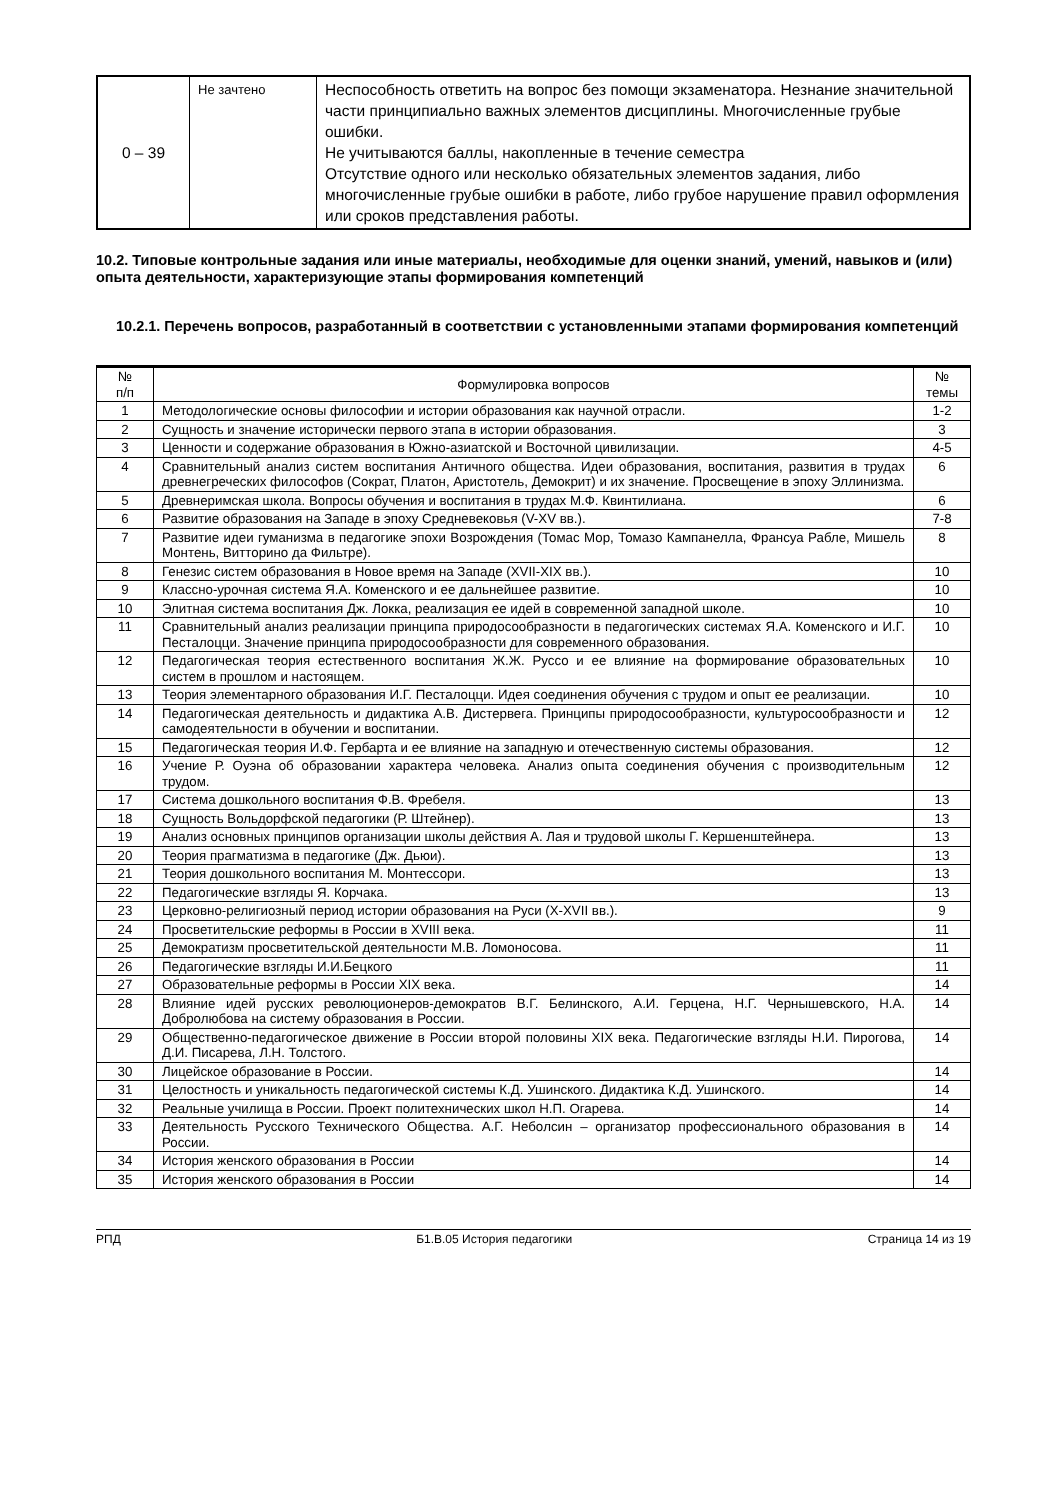| 0 – 39 | Не зачтено | Неспособность ответить на вопрос без помощи экзаменатора. Незнание значительной части принципиально важных элементов дисциплины. Многочисленные грубые ошибки. Не учитываются баллы, накопленные в течение семестра Отсутствие одного или несколько обязательных элементов задания, либо многочисленные грубые ошибки в работе, либо грубое нарушение правил оформления или сроков представления работы. |
10.2. Типовые контрольные задания или иные материалы, необходимые для оценки знаний, умений, навыков и (или) опыта деятельности, характеризующие этапы формирования компетенций
10.2.1. Перечень вопросов, разработанный в соответствии с установленными этапами формирования компетенций
| № п/п | Формулировка вопросов | № темы |
| --- | --- | --- |
| 1 | Методологические основы философии и истории образования как научной отрасли. | 1-2 |
| 2 | Сущность и значение исторически первого этапа в истории образования. | 3 |
| 3 | Ценности и содержание образования в Южно-азиатской и Восточной цивилизации. | 4-5 |
| 4 | Сравнительный анализ систем воспитания Античного общества. Идеи образования, воспитания, развития в трудах древнегреческих философов (Сократ, Платон, Аристотель, Демокрит) и их значение. Просвещение в эпоху Эллинизма. | 6 |
| 5 | Древнеримская школа. Вопросы обучения и воспитания в трудах М.Ф. Квинтилиана. | 6 |
| 6 | Развитие образования на Западе в эпоху Средневековья (V-XV вв.). | 7-8 |
| 7 | Развитие идеи гуманизма в педагогике эпохи Возрождения (Томас Мор, Томазо Кампанелла, Франсуа Рабле, Мишель Монтень, Витторино да Фильтре). | 8 |
| 8 | Генезис систем образования в Новое время на Западе (XVII-XIX вв.). | 10 |
| 9 | Классно-урочная система Я.А. Коменского и ее дальнейшее развитие. | 10 |
| 10 | Элитная система воспитания Дж. Локка, реализация ее идей в современной западной школе. | 10 |
| 11 | Сравнительный анализ реализации принципа природосообразности в педагогических системах Я.А. Коменского и И.Г. Песталоцци. Значение принципа природосообразности для современного образования. | 10 |
| 12 | Педагогическая теория естественного воспитания Ж.Ж. Руссо и ее влияние на формирование образовательных систем в прошлом и настоящем. | 10 |
| 13 | Теория элементарного образования И.Г. Песталоцци. Идея соединения обучения с трудом и опыт ее реализации. | 10 |
| 14 | Педагогическая деятельность и дидактика А.В. Дистервега. Принципы природосообразности, культуросообразности и самодеятельности в обучении и воспитании. | 12 |
| 15 | Педагогическая теория И.Ф. Гербарта и ее влияние на западную и отечественную системы образования. | 12 |
| 16 | Учение Р. Оуэна об образовании характера человека. Анализ опыта соединения обучения с производительным трудом. | 12 |
| 17 | Система дошкольного воспитания Ф.В. Фребеля. | 13 |
| 18 | Сущность Вольдорфской педагогики (Р. Штейнер). | 13 |
| 19 | Анализ основных принципов организации школы действия А. Лая и трудовой школы Г. Кершенштейнера. | 13 |
| 20 | Теория прагматизма в педагогике (Дж. Дьюи). | 13 |
| 21 | Теория дошкольного воспитания М. Монтессори. | 13 |
| 22 | Педагогические взгляды Я. Корчака. | 13 |
| 23 | Церковно-религиозный период истории образования на Руси (X-XVII вв.). | 9 |
| 24 | Просветительские реформы в России в XVIII века. | 11 |
| 25 | Демократизм просветительской деятельности М.В. Ломоносова. | 11 |
| 26 | Педагогические взгляды И.И.Бецкого | 11 |
| 27 | Образовательные реформы в России XIX века. | 14 |
| 28 | Влияние идей русских революционеров-демократов В.Г. Белинского, А.И. Герцена, Н.Г. Чернышевского, Н.А. Добролюбова на систему образования в России. | 14 |
| 29 | Общественно-педагогическое движение в России второй половины XIX века. Педагогические взгляды Н.И. Пирогова, Д.И. Писарева, Л.Н. Толстого. | 14 |
| 30 | Лицейское образование в России. | 14 |
| 31 | Целостность и уникальность педагогической системы К.Д. Ушинского. Дидактика К.Д. Ушинского. | 14 |
| 32 | Реальные училища в России. Проект политехнических школ Н.П. Огарева. | 14 |
| 33 | Деятельность Русского Технического Общества. А.Г. Небoлсин – организатор профессионального образования в России. | 14 |
| 34 | История женского образования в России | 14 |
| 35 | История женского образования в России | 14 |
РПД Б1.В.05 История педагогики Страница 14 из 19